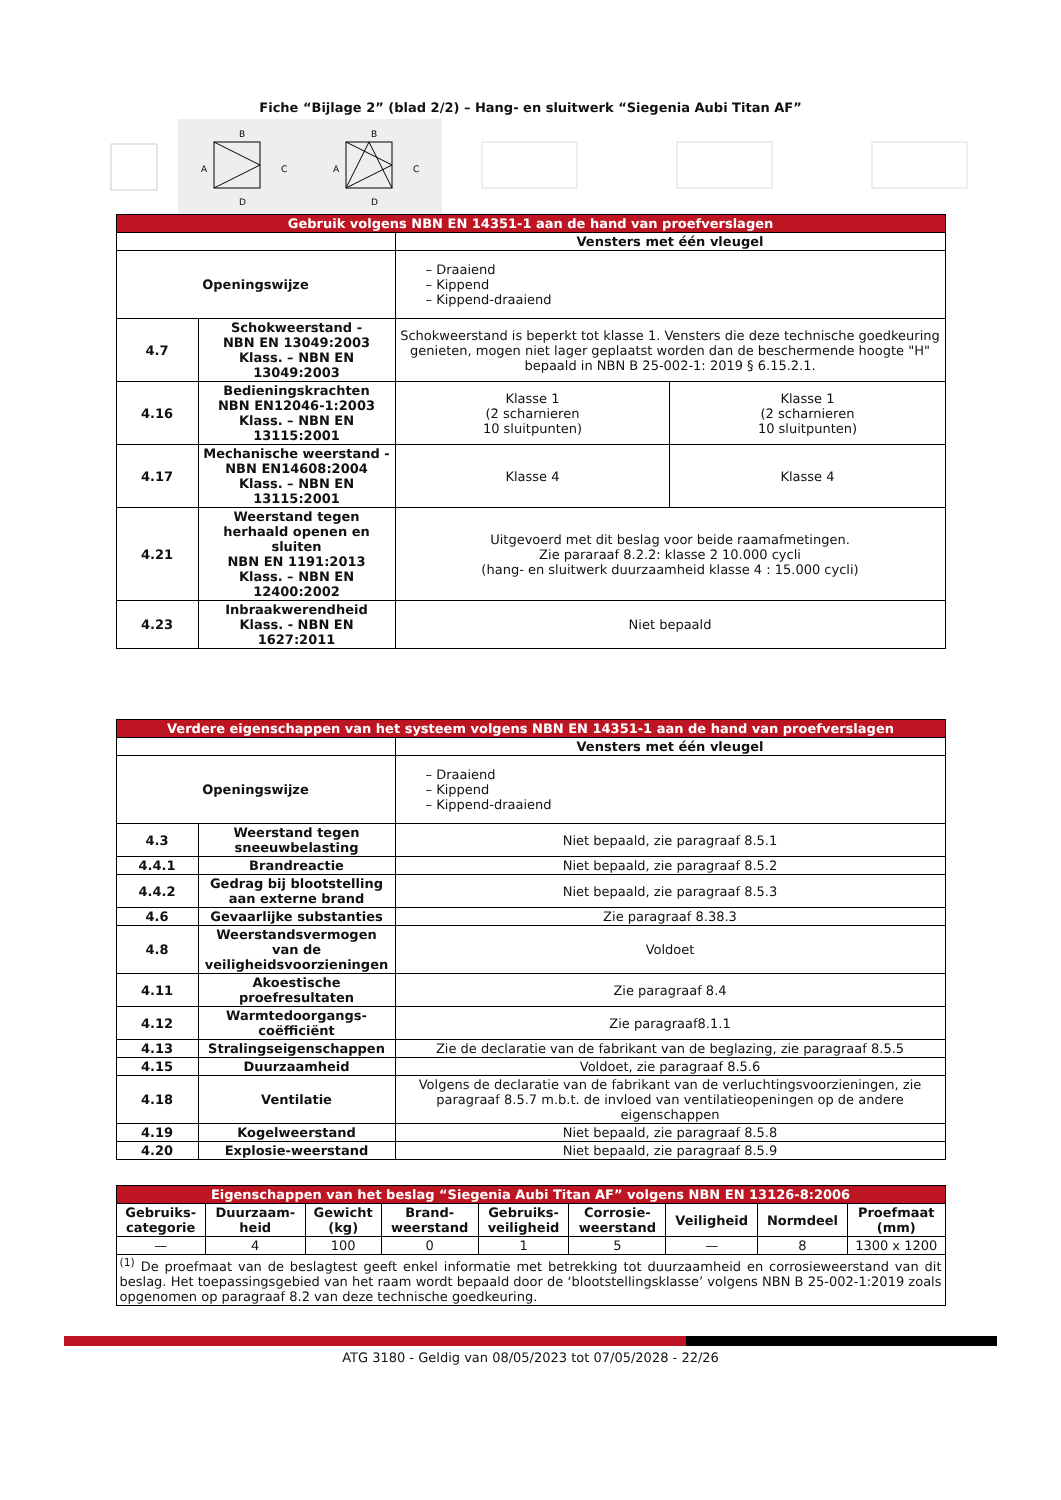Fiche “Bijlage 2” (blad 2/2) – Hang- en sluitwerk “Siegenia Aubi Titan AF”
B
A
C
D
B
A
C
D
| Gebruik volgens NBN EN 14351-1 aan de hand van proefverslagen | | | |
| | | Vensters met één vleugel | |
| Openingswijze | | – Draaiend – Kippend – Kippend-draaiend | |
| 4.7 | Schokweerstand - NBN EN 13049:2003 Klass. – NBN EN 13049:2003 | Schokweerstand is beperkt tot klasse 1. Vensters die deze technische goedkeuring genieten, mogen niet lager geplaatst worden dan de beschermende hoogte "H" bepaald in NBN B 25-002-1: 2019 § 6.15.2.1. | |
| 4.16 | Bedieningskrachten NBN EN12046-1:2003 Klass. – NBN EN 13115:2001 | Klasse 1 (2 scharnieren 10 sluitpunten) | Klasse 1 (2 scharnieren 10 sluitpunten) |
| 4.17 | Mechanische weerstand - NBN EN14608:2004 Klass. – NBN EN 13115:2001 | Klasse 4 | Klasse 4 |
| 4.21 | Weerstand tegen herhaald openen en sluiten NBN EN 1191:2013 Klass. – NBN EN 12400:2002 | Uitgevoerd met dit beslag voor beide raamafmetingen. Zie pararaaf 8.2.2: klasse 2 10.000 cycli (hang- en sluitwerk duurzaamheid klasse 4 : 15.000 cycli) | |
| 4.23 | Inbraakwerendheid Klass. - NBN EN 1627:2011 | Niet bepaald | |
| Verdere eigenschappen van het systeem volgens NBN EN 14351-1 aan de hand van proefverslagen | | |
| | | Vensters met één vleugel |
| Openingswijze | | – Draaiend – Kippend – Kippend-draaiend |
| 4.3 | Weerstand tegen sneeuwbelasting | Niet bepaald, zie paragraaf 8.5.1 |
| 4.4.1 | Brandreactie | Niet bepaald, zie paragraaf 8.5.2 |
| 4.4.2 | Gedrag bij blootstelling aan externe brand | Niet bepaald, zie paragraaf 8.5.3 |
| 4.6 | Gevaarlijke substanties | Zie paragraaf 8.38.3 |
| 4.8 | Weerstandsvermogen van de veiligheidsvoorzieningen | Voldoet |
| 4.11 | Akoestische proefresultaten | Zie paragraaf 8.4 |
| 4.12 | Warmtedoorgangs-coëfficiënt | Zie paragraaf8.1.1 |
| 4.13 | Stralingseigenschappen | Zie de declaratie van de fabrikant van de beglazing, zie paragraaf 8.5.5 |
| 4.15 | Duurzaamheid | Voldoet, zie paragraaf 8.5.6 |
| 4.18 | Ventilatie | Volgens de declaratie van de fabrikant van de verluchtingsvoorzieningen, zie paragraaf 8.5.7 m.b.t. de invloed van ventilatieopeningen op de andere eigenschappen |
| 4.19 | Kogelweerstand | Niet bepaald, zie paragraaf 8.5.8 |
| 4.20 | Explosie-weerstand | Niet bepaald, zie paragraaf 8.5.9 |
| Eigenschappen van het beslag “Siegenia Aubi Titan AF” volgens NBN EN 13126-8:2006 | | | | | | | | |
| Gebruiks- categorie | Duurzaam- heid | Gewicht (kg) | Brand- weerstand | Gebruiks- veiligheid | Corrosie- weerstand | Veiligheid | Normdeel | Proefmaat (mm) |
| — | 4 | 100 | 0 | 1 | 5 | — | 8 | 1300 x 1200 |
| <sup>(1)</sup> De proefmaat van de beslagtest geeft enkel informatie met betrekking tot duurzaamheid en corrosieweerstand van dit beslag. Het toepassingsgebied van het raam wordt bepaald door de ‘blootstellingsklasse’ volgens NBN B 25-002-1:2019 zoals opgenomen op paragraaf 8.2 van deze technische goedkeuring. | | | | | | | | |
ATG 3180 - Geldig van 08/05/2023 tot 07/05/2028 - 22/26